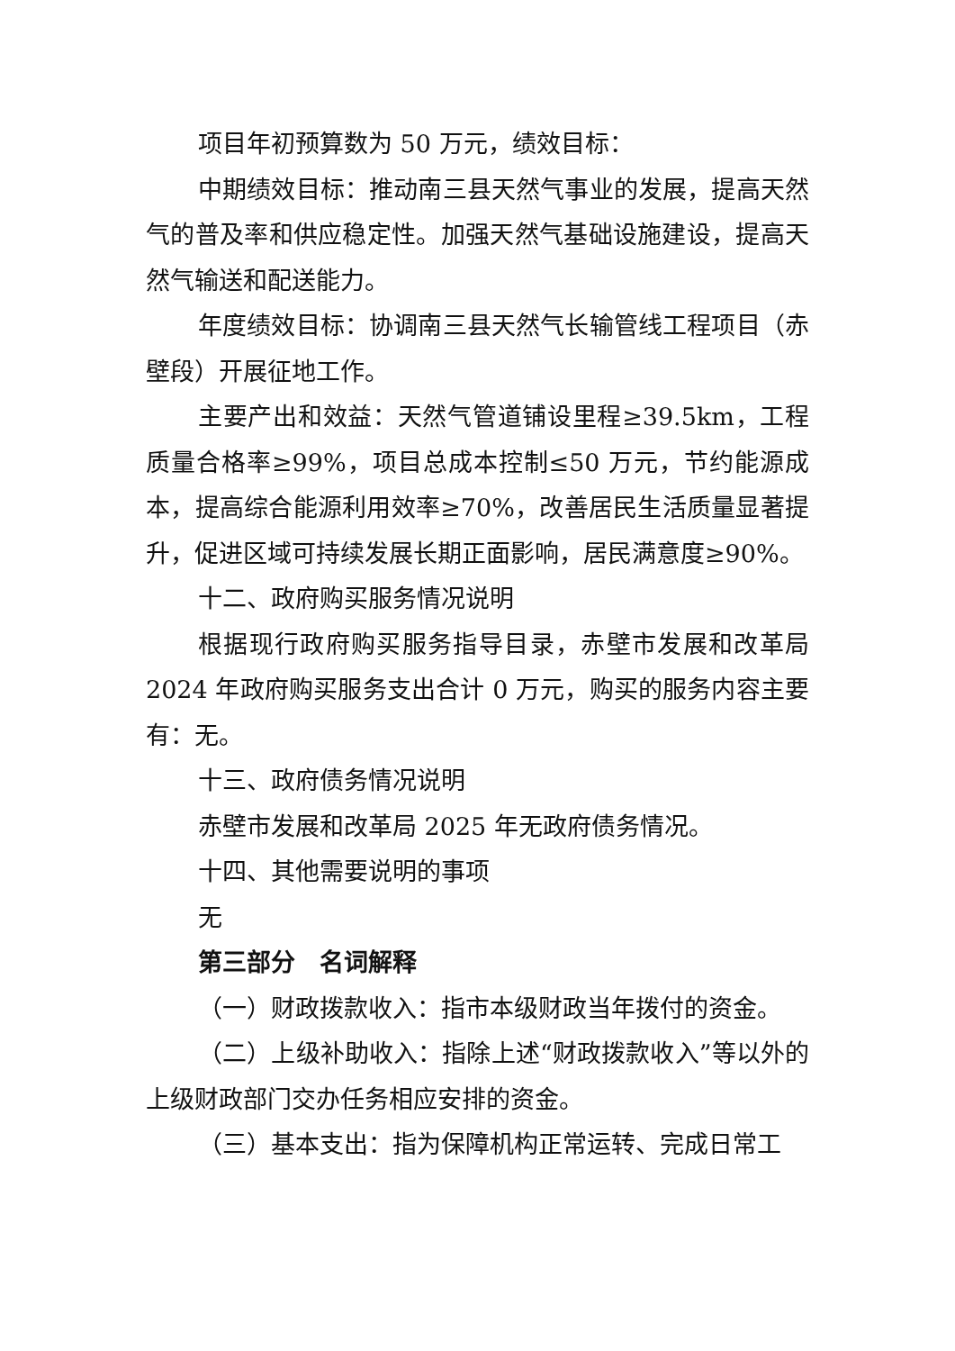项目年初预算数为 50 万元，绩效目标：
中期绩效目标：推动南三县天然气事业的发展，提高天然气的普及率和供应稳定性。加强天然气基础设施建设，提高天然气输送和配送能力。
年度绩效目标：协调南三县天然气长输管线工程项目（赤壁段）开展征地工作。
主要产出和效益：天然气管道铺设里程≥39.5km，工程质量合格率≥99%，项目总成本控制≤50 万元，节约能源成本，提高综合能源利用效率≥70%，改善居民生活质量显著提升，促进区域可持续发展长期正面影响，居民满意度≥90%。
十二、政府购买服务情况说明
根据现行政府购买服务指导目录，赤壁市发展和改革局 2024 年政府购买服务支出合计 0 万元，购买的服务内容主要有：无。
十三、政府债务情况说明
赤壁市发展和改革局 2025 年无政府债务情况。
十四、其他需要说明的事项
无
第三部分　名词解释
（一）财政拨款收入：指市本级财政当年拨付的资金。
（二）上级补助收入：指除上述“财政拨款收入”等以外的上级财政部门交办任务相应安排的资金。
（三）基本支出：指为保障机构正常运转、完成日常工